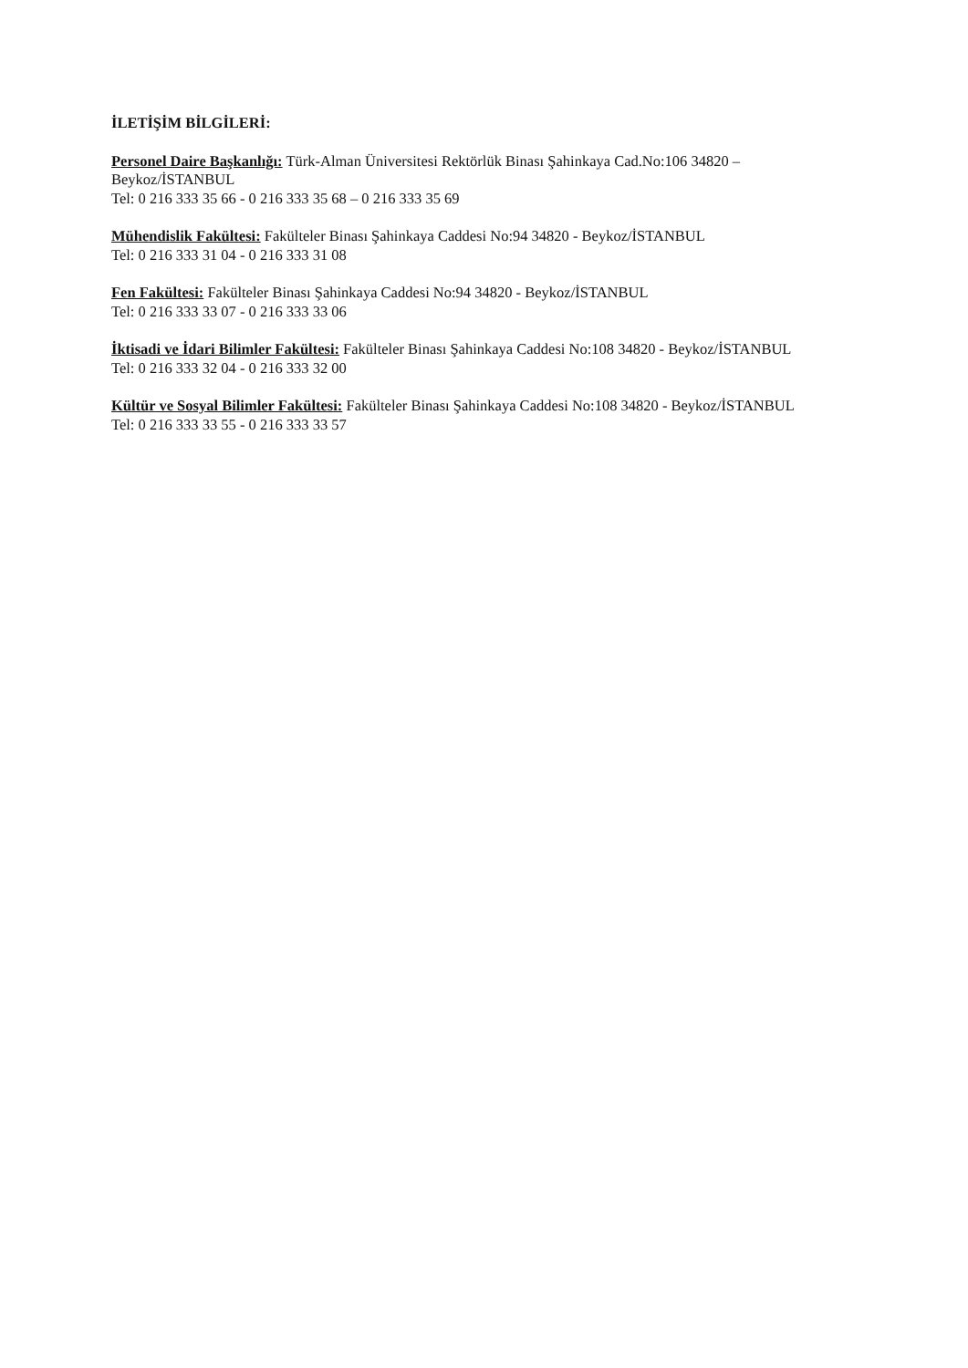İLETİŞİM BİLGİLERİ:
Personel Daire Başkanlığı: Türk-Alman Üniversitesi Rektörlük Binası Şahinkaya Cad.No:106 34820 –
Beykoz/İSTANBUL
Tel: 0 216 333 35 66 - 0 216 333 35 68 – 0 216 333 35 69
Mühendislik Fakültesi: Fakülteler Binası Şahinkaya Caddesi No:94 34820 - Beykoz/İSTANBUL
Tel: 0 216 333 31 04 - 0 216 333 31 08
Fen Fakültesi: Fakülteler Binası Şahinkaya Caddesi No:94 34820 - Beykoz/İSTANBUL
Tel: 0 216 333 33 07 - 0 216 333 33 06
İktisadi ve İdari Bilimler Fakültesi: Fakülteler Binası Şahinkaya Caddesi No:108 34820 - Beykoz/İSTANBUL
Tel: 0 216 333 32 04 - 0 216 333 32 00
Kültür ve Sosyal Bilimler Fakültesi: Fakülteler Binası Şahinkaya Caddesi No:108 34820 - Beykoz/İSTANBUL
Tel: 0 216 333 33 55 - 0 216 333 33 57